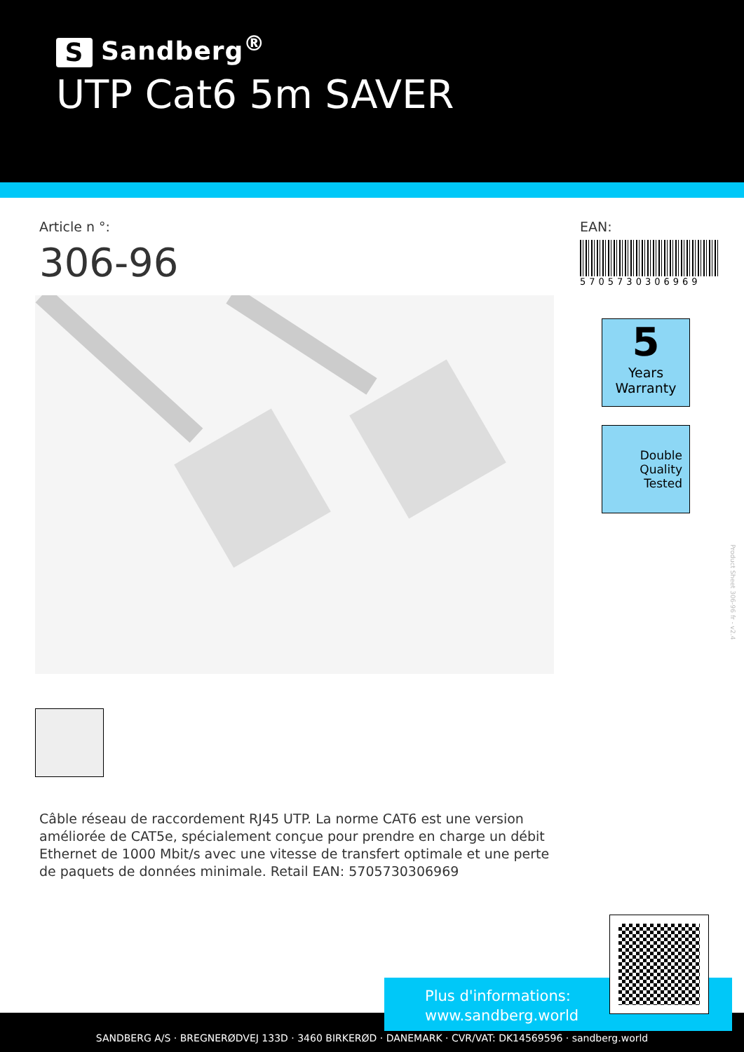S Sandberg<sup>®</sup>
UTP Cat6 5m SAVER
Article n °:
306-96
EAN:
5705730306969
5
Years
Warranty
Double
Quality
Tested
Product Sheet 306-96 fr - v2.4
Câble réseau de raccordement RJ45 UTP. La norme CAT6 est une version améliorée de CAT5e, spécialement conçue pour prendre en charge un débit Ethernet de 1000 Mbit/s avec une vitesse de transfert optimale et une perte de paquets de données minimale. Retail EAN: 5705730306969
SANDBERG A/S · BREGNERØDVEJ 133D · 3460 BIRKERØD · DANEMARK · CVR/VAT: DK14569596 · sandberg.world
Plus d'informations:
www.sandberg.world